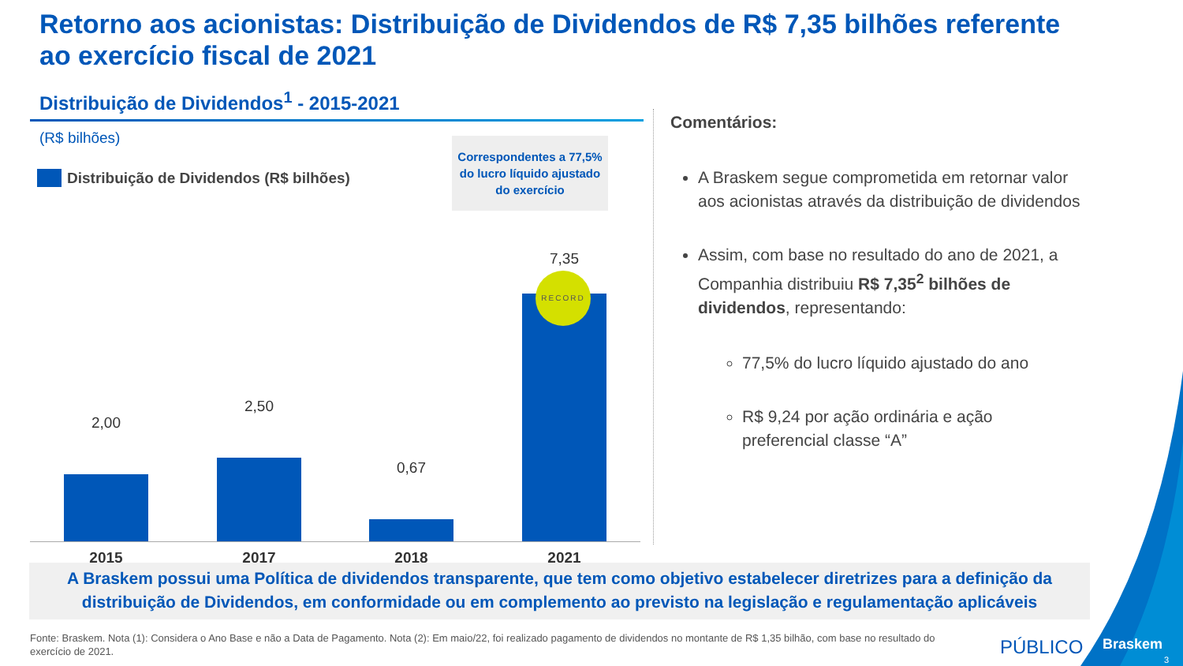Retorno aos acionistas: Distribuição de Dividendos de R$ 7,35 bilhões referente ao exercício fiscal de 2021
Distribuição de Dividendos<sup>1</sup> - 2015-2021
(R$ bilhões)
Distribuição de Dividendos (R$ bilhões)
Correspondentes a 77,5% do lucro líquido ajustado do exercício
2,00
2,50
0,67
7,35
2015 2017 2018 2021
RECORD
Comentários:
A Braskem segue comprometida em retornar valor aos acionistas através da distribuição de dividendos
Assim, com base no resultado do ano de 2021, a Companhia distribuiu R$ 7,35<sup>2</sup> bilhões de dividendos, representando:
77,5% do lucro líquido ajustado do ano
R$ 9,24 por ação ordinária e ação preferencial classe “A”
A Braskem possui uma Política de dividendos transparente, que tem como objetivo estabelecer diretrizes para a definição da distribuição de Dividendos, em conformidade ou em complemento ao previsto na legislação e regulamentação aplicáveis
Fonte: Braskem. Nota (1): Considera o Ano Base e não a Data de Pagamento. Nota (2): Em maio/22, foi realizado pagamento de dividendos no montante de R$ 1,35 bilhão, com base no resultado do exercício de 2021.
PÚBLICO Braskem
3